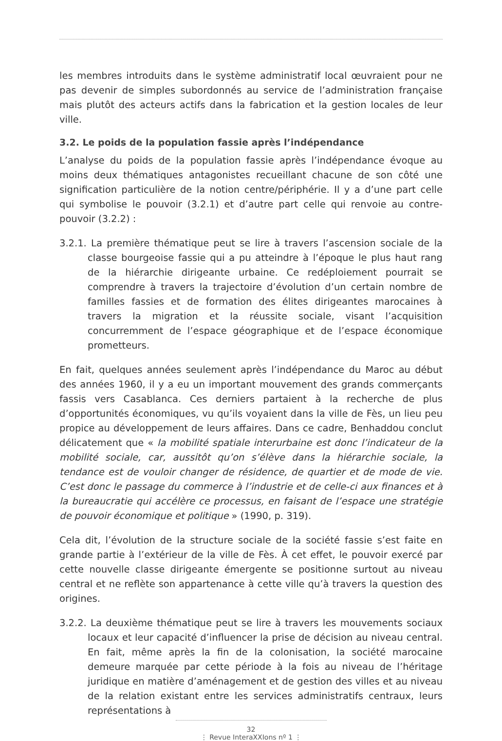les membres introduits dans le système administratif local œuvraient pour ne pas devenir de simples subordonnés au service de l’administration française mais plutôt des acteurs actifs dans la fabrication et la gestion locales de leur ville.
3.2. Le poids de la population fassie après l’indépendance
L’analyse du poids de la population fassie après l’indépendance évoque au moins deux thématiques antagonistes recueillant chacune de son côté une signification particulière de la notion centre/périphérie. Il y a d’une part celle qui symbolise le pouvoir (3.2.1) et d’autre part celle qui renvoie au contre-pouvoir (3.2.2) :
3.2.1. La première thématique peut se lire à travers l’ascension sociale de la classe bourgeoise fassie qui a pu atteindre à l’époque le plus haut rang de la hiérarchie dirigeante urbaine. Ce redéploiement pourrait se comprendre à travers la trajectoire d’évolution d’un certain nombre de familles fassies et de formation des élites dirigeantes marocaines à travers la migration et la réussite sociale, visant l’acquisition concurremment de l’espace géographique et de l’espace économique prometteurs.
En fait, quelques années seulement après l’indépendance du Maroc au début des années 1960, il y a eu un important mouvement des grands commerçants fassis vers Casablanca. Ces derniers partaient à la recherche de plus d’opportunités économiques, vu qu’ils voyaient dans la ville de Fès, un lieu peu propice au développement de leurs affaires. Dans ce cadre, Benhaddou conclut délicatement que « la mobilité spatiale interurbaine est donc l’indicateur de la mobilité sociale, car, aussitôt qu’on s’élève dans la hiérarchie sociale, la tendance est de vouloir changer de résidence, de quartier et de mode de vie. C’est donc le passage du commerce à l’industrie et de celle-ci aux finances et à la bureaucratie qui accélère ce processus, en faisant de l’espace une stratégie de pouvoir économique et politique » (1990, p. 319).
Cela dit, l’évolution de la structure sociale de la société fassie s’est faite en grande partie à l’extérieur de la ville de Fès. À cet effet, le pouvoir exercé par cette nouvelle classe dirigeante émergente se positionne surtout au niveau central et ne reflète son appartenance à cette ville qu’à travers la question des origines.
3.2.2. La deuxième thématique peut se lire à travers les mouvements sociaux locaux et leur capacité d’influencer la prise de décision au niveau central. En fait, même après la fin de la colonisation, la société marocaine demeure marquée par cette période à la fois au niveau de l’héritage juridique en matière d’aménagement et de gestion des villes et au niveau de la relation existant entre les services administratifs centraux, leurs représentations à
32
⋮ Revue InteraXXIons nº 1 ⋮